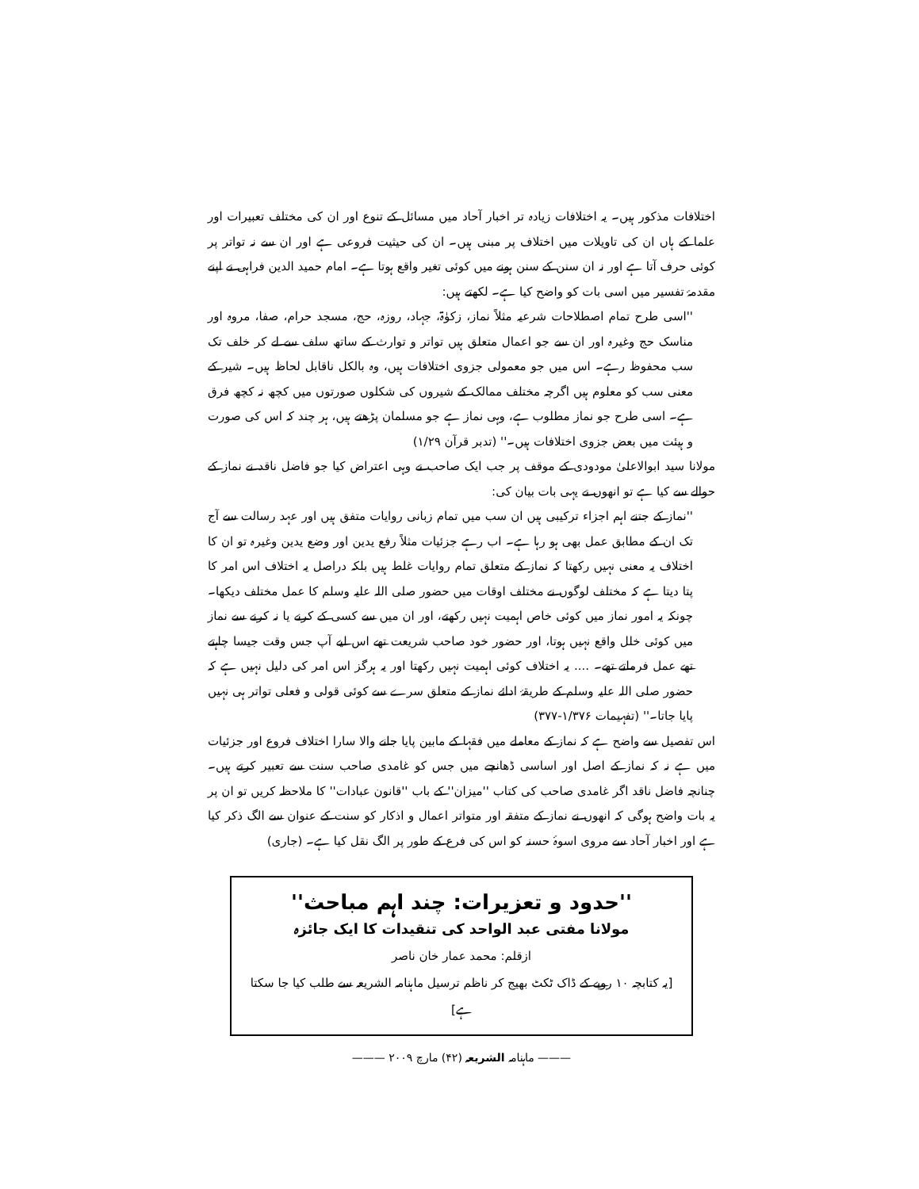اختلافات مذکور ہیں۔ یہ اختلافات زیادہ تر اخبار آحاد میں مسائل کے تنوع اور ان کی مختلف تعبیرات اور علما کے ہاں ان کی تاویلات میں اختلاف پر مبنی ہیں۔ ان کی حیثیت فروعی ہے اور ان سے نہ تواتر پر کوئی حرف آتا ہے اور نہ ان سنن کے سنن ہونے میں کوئی تغیر واقع ہوتا ہے۔ امام حمید الدین فراہی نے اپنے مقدمۂ تفسیر میں اسی بات کو واضح کیا ہے۔ لکھتے ہیں:
''اسی طرح تمام اصطلاحات شرعیہ مثلاً نماز، زکوٰۃ، جہاد، روزہ، حج، مسجد حرام، صفا، مروہ اور مناسک حج وغیرہ اور ان سے جو اعمال متعلق ہیں تواتر و توارث کے ساتھ سلف سے لے کر خلف تک سب محفوظ رہے۔ اس میں جو معمولی جزوی اختلافات ہیں، وہ بالکل ناقابل لحاظ ہیں۔ شیر کے معنی سب کو معلوم ہیں اگرچہ مختلف ممالک کے شیروں کی شکلوں صورتوں میں کچھ نہ کچھ فرق ہے۔ اسی طرح جو نماز مطلوب ہے، وہی نماز ہے جو مسلمان پڑھتے ہیں، ہر چند کہ اس کی صورت و ہیئت میں بعض جزوی اختلافات ہیں۔'' (تدبر قرآن ۱/۲۹)
مولانا سید ابوالاعلیٰ مودودی کے موقف پر جب ایک صاحب نے وہی اعتراض کیا جو فاضل ناقد نے نماز کے حوالے سے کیا ہے تو انھوں نے یہی بات بیان کی:
''نماز کے جتنے اہم اجزاء ترکیبی ہیں ان سب میں تمام زبانی روایات متفق ہیں اور عہد رسالت سے آج تک ان کے مطابق عمل بھی ہو رہا ہے۔ اب رہے جزئیات مثلاً رفع یدین اور وضع یدین وغیرہ تو ان کا اختلاف یہ معنی نہیں رکھتا کہ نماز کے متعلق تمام روایات غلط ہیں بلکہ دراصل یہ اختلاف اس امر کا پتا دیتا ہے کہ مختلف لوگوں نے مختلف اوقات میں حضور صلی اللہ علیہ وسلم کا عمل مختلف دیکھا۔ چونکہ یہ امور نماز میں کوئی خاص اہمیت نہیں رکھتے، اور ان میں سے کسی کے کرنے یا نہ کرنے سے نماز میں کوئی خلل واقع نہیں ہوتا، اور حضور خود صاحب شریعت تھے اس لیے آپ جس وقت جیسا چاہتے تھے عمل فرماتے تھے۔ .... یہ اختلاف کوئی اہمیت نہیں رکھتا اور یہ ہرگز اس امر کی دلیل نہیں ہے کہ حضور صلی اللہ علیہ وسلم کے طریقۂ ادائے نماز کے متعلق سرے سے کوئی قولی و فعلی تواتر ہی نہیں پایا جاتا۔'' (تفہیمات ۱/۳۷۶-۳۷۷)
اس تفصیل سے واضح ہے کہ نماز کے معاملے میں فقہا کے مابین پایا جانے والا سارا اختلاف فروع اور جزئیات میں ہے نہ کہ نماز کے اصل اور اساسی ڈھانچے میں جس کو غامدی صاحب سنت سے تعبیر کرتے ہیں۔ چنانچہ فاضل ناقد اگر غامدی صاحب کی کتاب ''میزان'' کے باب ''قانون عبادات'' کا ملاحظہ کریں تو ان پر یہ بات واضح ہوگی کہ انھوں نے نماز کے متفقہ اور متواتر اعمال و اذکار کو سنت کے عنوان سے الگ ذکر کیا ہے اور اخبار آحاد سے مروی اسوۂ حسنہ کو اس کی فرع کے طور پر الگ نقل کیا ہے۔ (جاری)
''حدود و تعزیرات: چند اہم مباحث''
مولانا مفتی عبد الواحد کی تنقیدات کا ایک جائزہ
ازقلم: محمد عمار خان ناصر
[یہ کتابچہ ۱۰ روپے کے ڈاک ٹکٹ بھیج کر ناظم ترسیل ماہنامہ الشریعہ سے طلب کیا جا سکتا ہے]
——— ماہنامہ الشریعہ (۴۲) مارچ ۲۰۰۹ ———